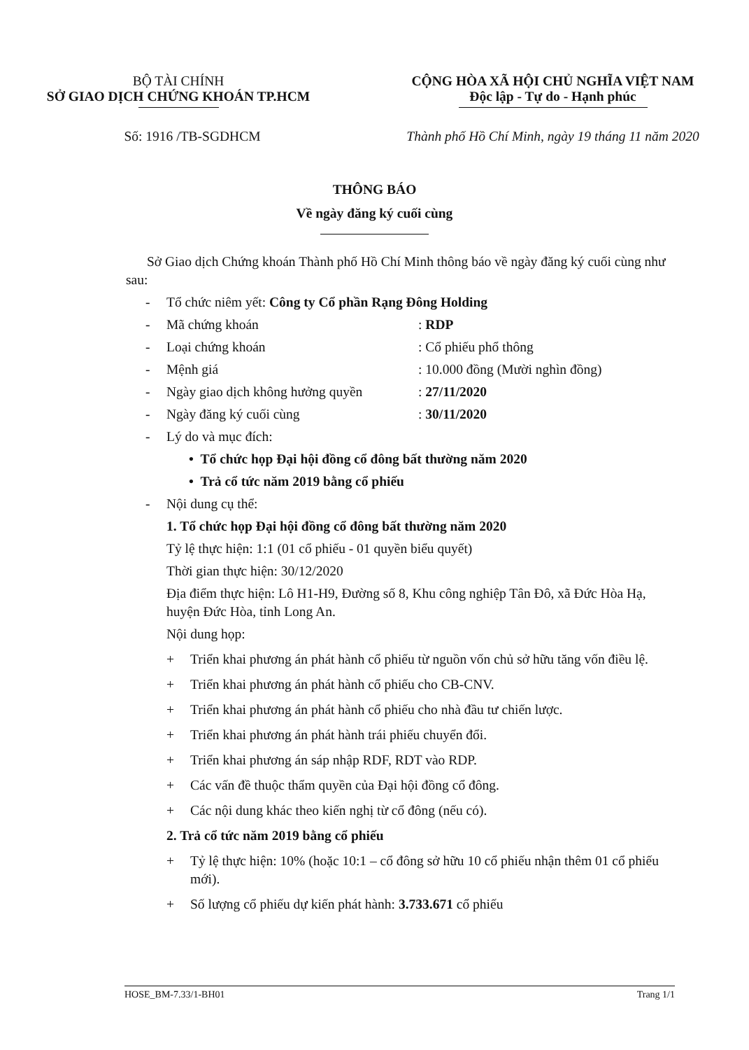BỘ TÀI CHÍNH
SỞ GIAO DỊCH CHỨNG KHOÁN TP.HCM
CỘNG HÒA XÃ HỘI CHỦ NGHĨA VIỆT NAM
Độc lập - Tự do - Hạnh phúc
Số: 1916 /TB-SGDHCM Thành phố Hồ Chí Minh, ngày 19 tháng 11 năm 2020
THÔNG BÁO
Về ngày đăng ký cuối cùng
Sở Giao dịch Chứng khoán Thành phố Hồ Chí Minh thông báo về ngày đăng ký cuối cùng như sau:
- Tổ chức niêm yết: Công ty Cổ phần Rạng Đông Holding
- Mã chứng khoán: RDP
- Loại chứng khoán: Cổ phiếu phổ thông
- Mệnh giá: 10.000 đồng (Mười nghìn đồng)
- Ngày giao dịch không hưởng quyền: 27/11/2020
- Ngày đăng ký cuối cùng: 30/11/2020
- Lý do và mục đích:
• Tổ chức họp Đại hội đồng cổ đông bất thường năm 2020
• Trả cổ tức năm 2019 bằng cổ phiếu
- Nội dung cụ thể:
1. Tổ chức họp Đại hội đồng cổ đông bất thường năm 2020
Tỷ lệ thực hiện: 1:1 (01 cổ phiếu - 01 quyền biểu quyết)
Thời gian thực hiện: 30/12/2020
Địa điểm thực hiện: Lô H1-H9, Đường số 8, Khu công nghiệp Tân Đô, xã Đức Hòa Hạ, huyện Đức Hòa, tỉnh Long An.
Nội dung họp:
+ Triển khai phương án phát hành cổ phiếu từ nguồn vốn chủ sở hữu tăng vốn điều lệ.
+ Triển khai phương án phát hành cổ phiếu cho CB-CNV.
+ Triển khai phương án phát hành cổ phiếu cho nhà đầu tư chiến lược.
+ Triển khai phương án phát hành trái phiếu chuyển đổi.
+ Triển khai phương án sáp nhập RDF, RDT vào RDP.
+ Các vấn đề thuộc thẩm quyền của Đại hội đồng cổ đông.
+ Các nội dung khác theo kiến nghị từ cổ đông (nếu có).
2. Trả cổ tức năm 2019 bằng cổ phiếu
+ Tỷ lệ thực hiện: 10% (hoặc 10:1 – cổ đông sở hữu 10 cổ phiếu nhận thêm 01 cổ phiếu mới).
+ Số lượng cổ phiếu dự kiến phát hành: 3.733.671 cổ phiếu
HOSE_BM-7.33/1-BH01 Trang 1/1